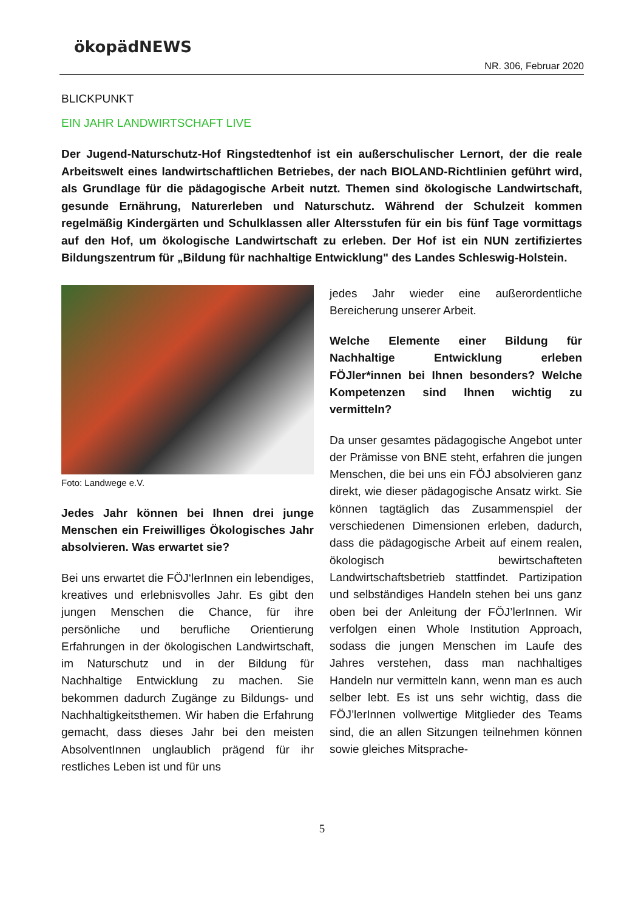ökopädNEWS
NR. 306, Februar 2020
BLICKPUNKT
EIN JAHR LANDWIRTSCHAFT LIVE
Der Jugend-Naturschutz-Hof Ringstedtenhof ist ein außerschulischer Lernort, der die reale Arbeitswelt eines landwirtschaftlichen Betriebes, der nach BIOLAND-Richtlinien geführt wird, als Grundlage für die pädagogische Arbeit nutzt. Themen sind ökologische Landwirtschaft, gesunde Ernährung, Naturerleben und Naturschutz. Während der Schulzeit kommen regelmäßig Kindergärten und Schulklassen aller Altersstufen für ein bis fünf Tage vormittags auf den Hof, um ökologische Landwirtschaft zu erleben. Der Hof ist ein NUN zertifiziertes Bildungszentrum für „Bildung für nachhaltige Entwicklung" des Landes Schleswig-Holstein.
Foto: Landwege e.V.
Jedes Jahr können bei Ihnen drei junge Menschen ein Freiwilliges Ökologisches Jahr absolvieren. Was erwartet sie?
Bei uns erwartet die FÖJ‘lerInnen ein lebendiges, kreatives und erlebnisvolles Jahr. Es gibt den jungen Menschen die Chance, für ihre persönliche und berufliche Orientierung Erfahrungen in der ökologischen Landwirtschaft, im Naturschutz und in der Bildung für Nachhaltige Entwicklung zu machen. Sie bekommen dadurch Zugänge zu Bildungs- und Nachhaltigkeitsthemen. Wir haben die Erfahrung gemacht, dass dieses Jahr bei den meisten AbsolventInnen unglaublich prägend für ihr restliches Leben ist und für uns
jedes Jahr wieder eine außerordentliche Bereicherung unserer Arbeit.
Welche Elemente einer Bildung für Nachhaltige Entwicklung erleben FÖJler*innen bei Ihnen besonders? Welche Kompetenzen sind Ihnen wichtig zu vermitteln?
Da unser gesamtes pädagogische Angebot unter der Prämisse von BNE steht, erfahren die jungen Menschen, die bei uns ein FÖJ absolvieren ganz direkt, wie dieser pädagogische Ansatz wirkt. Sie können tagtäglich das Zusammenspiel der verschiedenen Dimensionen erleben, dadurch, dass die pädagogische Arbeit auf einem realen, ökologisch bewirtschafteten Landwirtschaftsbetrieb stattfindet. Partizipation und selbständiges Handeln stehen bei uns ganz oben bei der Anleitung der FÖJ’lerInnen. Wir verfolgen einen Whole Institution Approach, sodass die jungen Menschen im Laufe des Jahres verstehen, dass man nachhaltiges Handeln nur vermitteln kann, wenn man es auch selber lebt. Es ist uns sehr wichtig, dass die FÖJ’lerInnen vollwertige Mitglieder des Teams sind, die an allen Sitzungen teilnehmen können sowie gleiches Mitsprache-
5